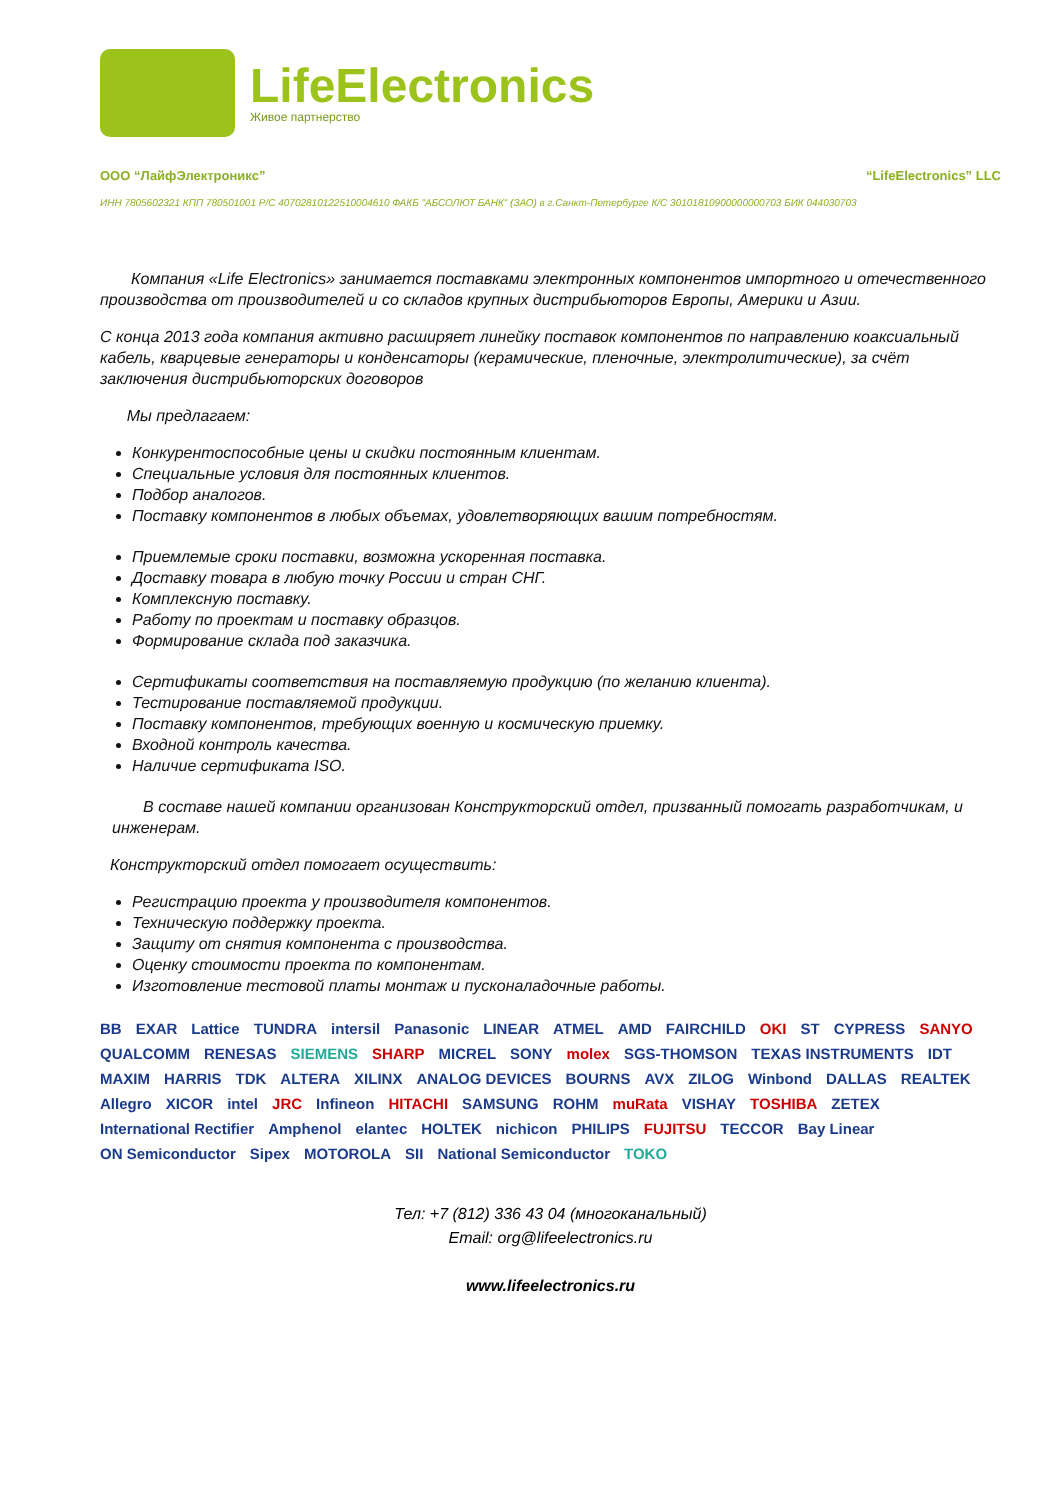LifeElectronics
Живое партнерство
ООО “ЛайфЭлектроникс” “LifeElectronics” LLC
ИНН 7805602321 КПП 780501001 Р/С 40702810122510004610 ФАКБ "АБСОЛЮТ БАНК" (ЗАО) в г.Санкт-Петербурге К/С 30101810900000000703 БИК 044030703
Компания «Life Electronics» занимается поставками электронных компонентов импортного и отечественного производства от производителей и со складов крупных дистрибьюторов Европы, Америки и Азии.
С конца 2013 года компания активно расширяет линейку поставок компонентов по направлению коаксиальный кабель, кварцевые генераторы и конденсаторы (керамические, пленочные, электролитические), за счёт заключения дистрибьюторских договоров
Мы предлагаем:
Конкурентоспособные цены и скидки постоянным клиентам.
Специальные условия для постоянных клиентов.
Подбор аналогов.
Поставку компонентов в любых объемах, удовлетворяющих вашим потребностям.
Приемлемые сроки поставки, возможна ускоренная поставка.
Доставку товара в любую точку России и стран СНГ.
Комплексную поставку.
Работу по проектам и поставку образцов.
Формирование склада под заказчика.
Сертификаты соответствия на поставляемую продукцию (по желанию клиента).
Тестирование поставляемой продукции.
Поставку компонентов, требующих военную и космическую приемку.
Входной контроль качества.
Наличие сертификата ISO.
В составе нашей компании организован Конструкторский отдел, призванный помогать разработчикам, и инженерам.
Конструкторский отдел помогает осуществить:
Регистрацию проекта у производителя компонентов.
Техническую поддержку проекта.
Защиту от снятия компонента с производства.
Оценку стоимости проекта по компонентам.
Изготовление тестовой платы монтаж и пусконаладочные работы.
BB EXAR Lattice TUNDRA intersil Panasonic LINEAR ATMEL AMD FAIRCHILD OKI ST CYPRESS SANYO QUALCOMM RENESAS SIEMENS SHARP MICREL SONY molex SGS-THOMSON TEXAS INSTRUMENTS IDT MAXIM HARRIS TDK ALTERA XILINX ANALOG DEVICES BOURNS AVX ZILOG Winbond DALLAS REALTEK Allegro XICOR intel JRC Infineon HITACHI SAMSUNG ROHM muRata VISHAY TOSHIBA ZETEX International Rectifier Amphenol elantec HOLTEK nichicon PHILIPS FUJITSU TECCOR Bay Linear ON Semiconductor Sipex MOTOROLA SII National Semiconductor TOKO
Тел: +7 (812) 336 43 04 (многоканальный)
Email: org@lifeelectronics.ru
www.lifeelectronics.ru